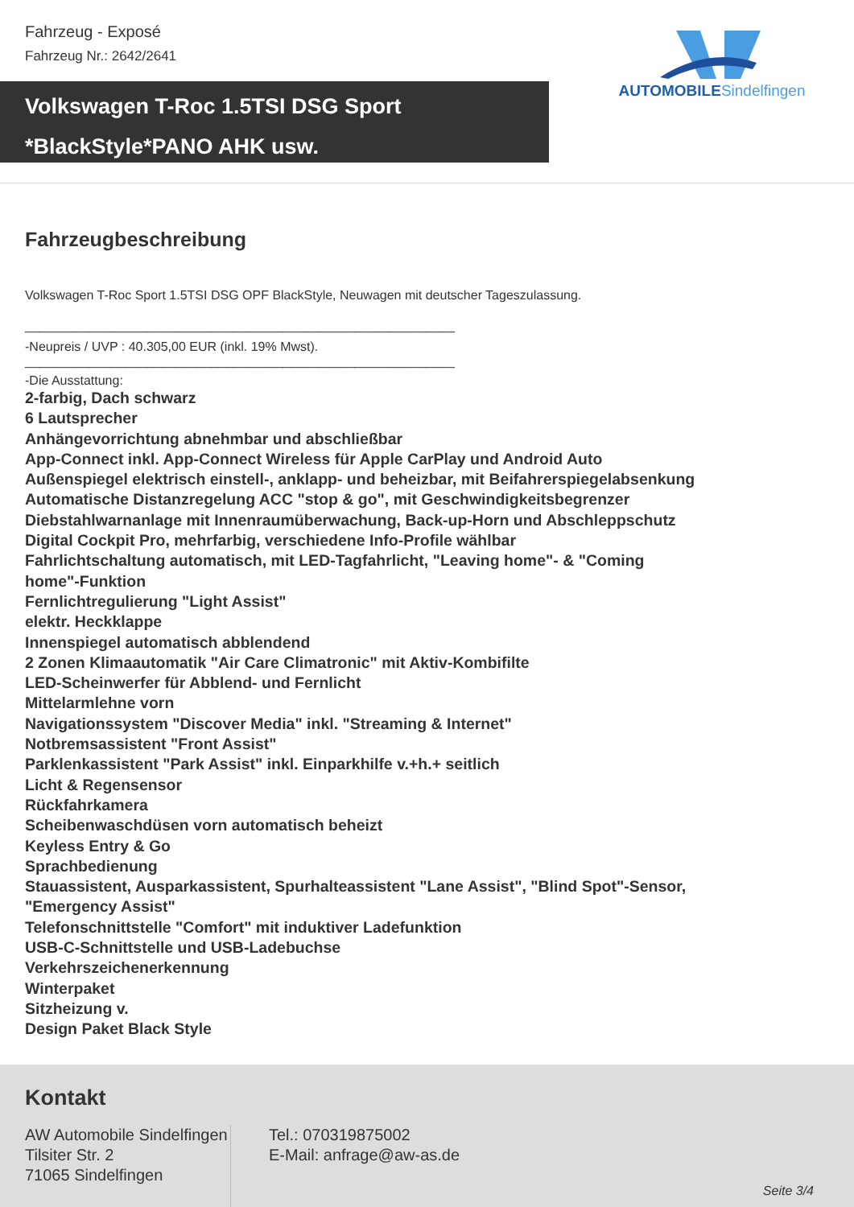Fahrzeug - Exposé
Fahrzeug Nr.: 2642/2641
Volkswagen T-Roc 1.5TSI DSG Sport
*BlackStyle*PANO AHK usw.
AUTOMOBILESindelfingen
Fahrzeugbeschreibung
Volkswagen T-Roc Sport 1.5TSI DSG OPF BlackStyle, Neuwagen mit deutscher Tageszulassung.
____________________________________________________________
-Neupreis / UVP : 40.305,00 EUR (inkl. 19% Mwst).
____________________________________________________________
-Die Ausstattung:
2-farbig, Dach schwarz
6 Lautsprecher
Anhängevorrichtung abnehmbar und abschließbar
App-Connect inkl. App-Connect Wireless für Apple CarPlay und Android Auto
Außenspiegel elektrisch einstell-, anklapp- und beheizbar, mit Beifahrerspiegelabsenkung
Automatische Distanzregelung ACC "stop & go", mit Geschwindigkeitsbegrenzer
Diebstahlwarnanlage mit Innenraumüberwachung, Back-up-Horn und Abschleppschutz
Digital Cockpit Pro, mehrfarbig, verschiedene Info-Profile wählbar
Fahrlichtschaltung automatisch, mit LED-Tagfahrlicht, "Leaving home"- & "Coming
home"-Funktion
Fernlichtregulierung "Light Assist"
elektr. Heckklappe
Innenspiegel automatisch abblendend
2 Zonen Klimaautomatik "Air Care Climatronic" mit Aktiv-Kombifilte
LED-Scheinwerfer für Abblend- und Fernlicht
Mittelarmlehne vorn
Navigationssystem "Discover Media" inkl. "Streaming & Internet"
Notbremsassistent "Front Assist"
Parklenkassistent "Park Assist" inkl. Einparkhilfe v.+h.+ seitlich
Licht & Regensensor
Rückfahrkamera
Scheibenwaschdüsen vorn automatisch beheizt
Keyless Entry & Go
Sprachbedienung
Stauassistent, Ausparkassistent, Spurhalteassistent "Lane Assist", "Blind Spot"-Sensor,
"Emergency Assist"
Telefonschnittstelle "Comfort" mit induktiver Ladefunktion
USB-C-Schnittstelle und USB-Ladebuchse
Verkehrszeichenerkennung
Winterpaket
Sitzheizung v.
Design Paket Black Style
Kontakt
AW Automobile Sindelfingen
Tilsiter Str. 2
71065 Sindelfingen
Tel.: 070319875002
E-Mail: anfrage@aw-as.de
Seite 3/4